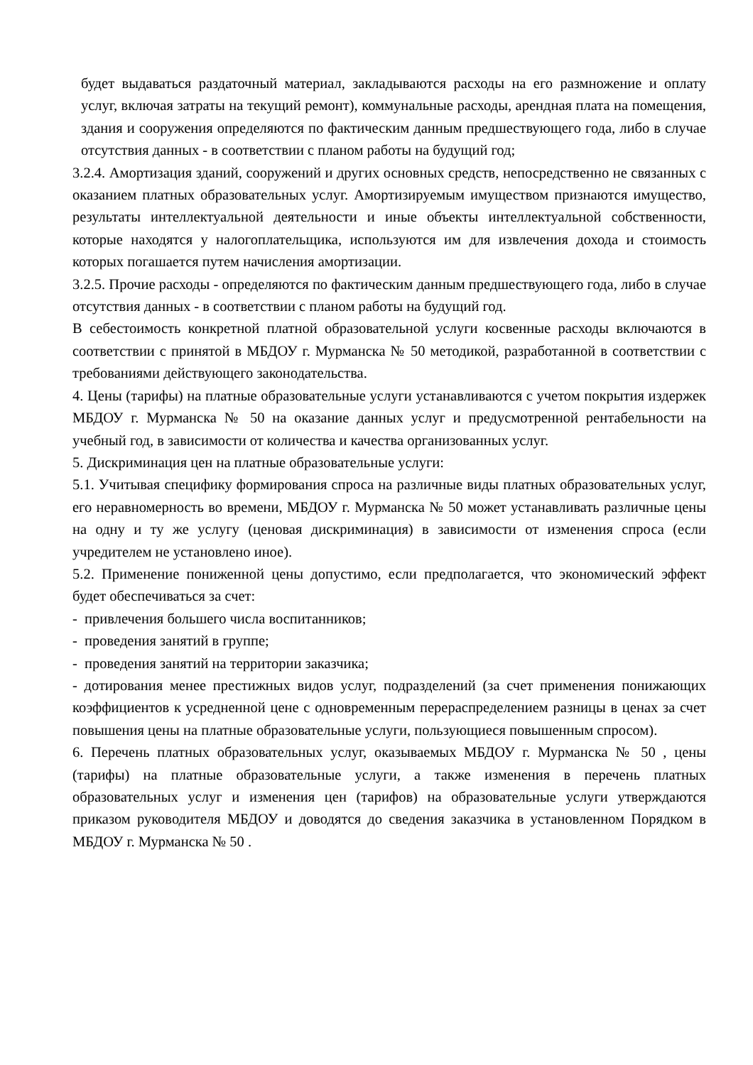будет выдаваться раздаточный материал, закладываются расходы на его размножение и оплату услуг, включая затраты на текущий ремонт), коммунальные расходы, арендная плата на помещения, здания и сооружения определяются по фактическим данным предшествующего года, либо в случае отсутствия данных - в соответствии с планом работы на будущий год;
3.2.4. Амортизация зданий, сооружений и других основных средств, непосредственно не связанных с оказанием платных образовательных услуг. Амортизируемым имуществом признаются имущество, результаты интеллектуальной деятельности и иные объекты интеллектуальной собственности, которые находятся у налогоплательщика, используются им для извлечения дохода и стоимость которых погашается путем начисления амортизации.
3.2.5. Прочие расходы - определяются по фактическим данным предшествующего года, либо в случае отсутствия данных - в соответствии с планом работы на будущий год.
В себестоимость конкретной платной образовательной услуги косвенные расходы включаются в соответствии с принятой в МБДОУ г. Мурманска № 50 методикой, разработанной в соответствии с требованиями действующего законодательства.
4. Цены (тарифы) на платные образовательные услуги устанавливаются с учетом покрытия издержек МБДОУ г. Мурманска № 50 на оказание данных услуг и предусмотренной рентабельности на учебный год, в зависимости от количества и качества организованных услуг.
5. Дискриминация цен на платные образовательные услуги:
5.1. Учитывая специфику формирования спроса на различные виды платных образовательных услуг, его неравномерность во времени, МБДОУ г. Мурманска № 50 может устанавливать различные цены на одну и ту же услугу (ценовая дискриминация) в зависимости от изменения спроса (если учредителем не установлено иное).
5.2. Применение пониженной цены допустимо, если предполагается, что экономический эффект будет обеспечиваться за счет:
- привлечения большего числа воспитанников;
- проведения занятий в группе;
- проведения занятий на территории заказчика;
- дотирования менее престижных видов услуг, подразделений (за счет применения понижающих коэффициентов к усредненной цене с одновременным перераспределением разницы в ценах за счет повышения цены на платные образовательные услуги, пользующиеся повышенным спросом).
6. Перечень платных образовательных услуг, оказываемых МБДОУ г. Мурманска № 50 , цены (тарифы) на платные образовательные услуги, а также изменения в перечень платных образовательных услуг и изменения цен (тарифов) на образовательные услуги утверждаются приказом руководителя МБДОУ и доводятся до сведения заказчика в установленном Порядком в МБДОУ г. Мурманска № 50 .